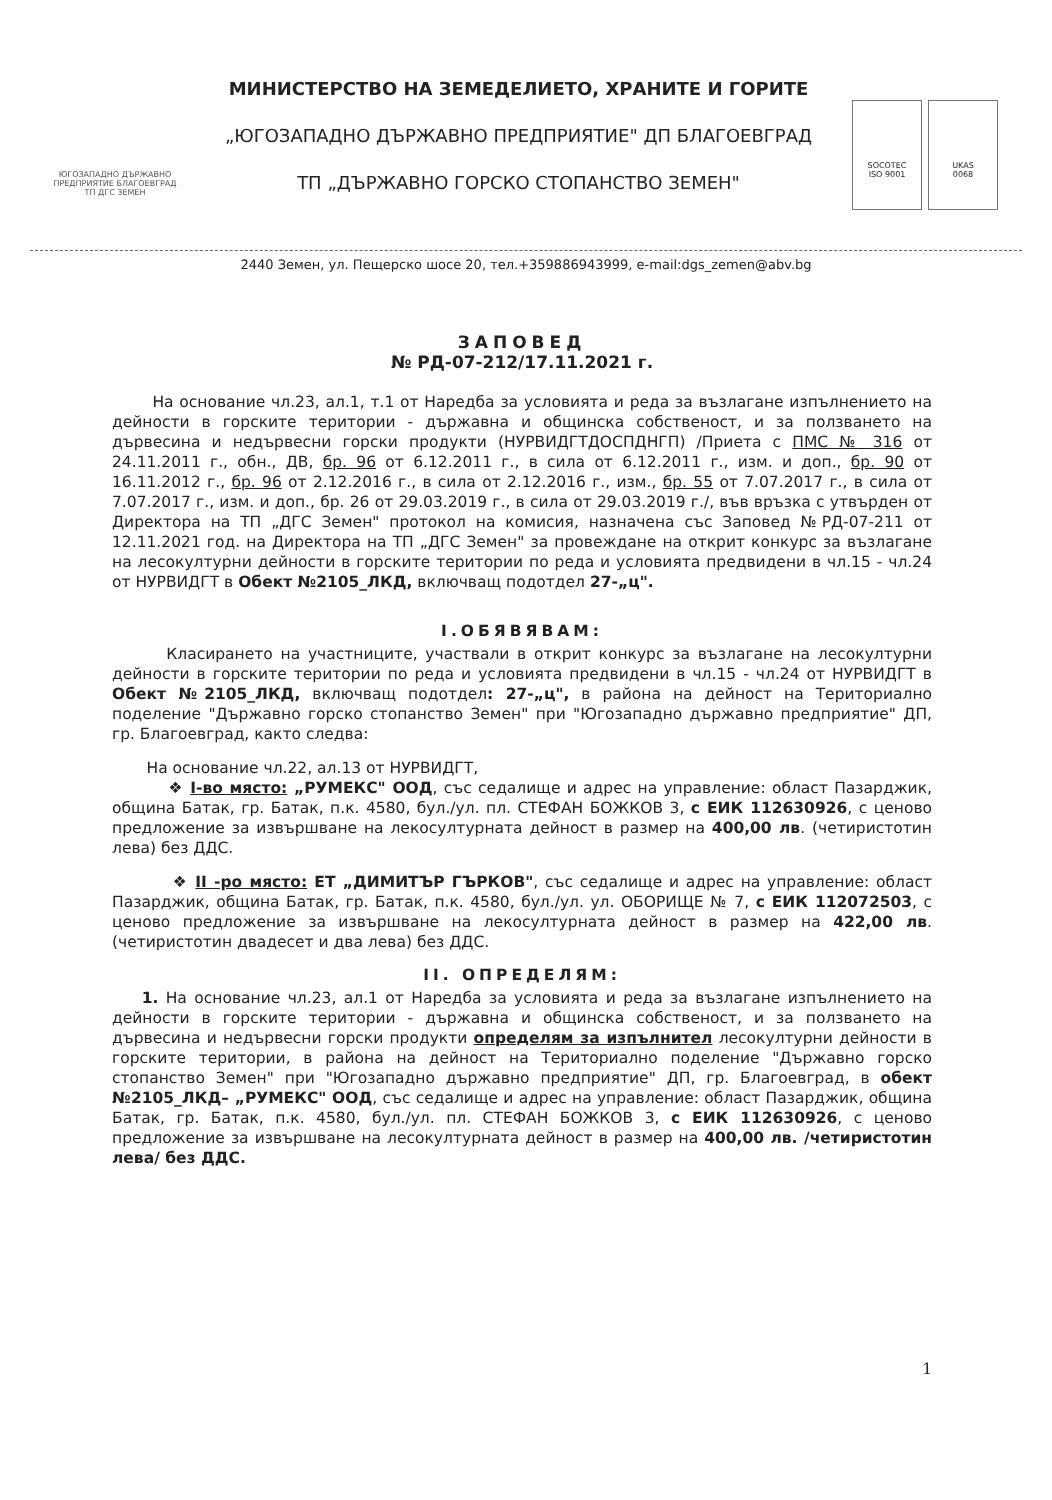ЮГОЗАПАДНО ДЪРЖАВНО ПРЕДПРИЯТИЕ БЛАГОЕВГРАД
ТП ДГС ЗЕМЕН
МИНИСТЕРСТВО НА ЗЕМЕДЕЛИЕТО, ХРАНИТЕ И ГОРИТЕ
„ЮГОЗАПАДНО ДЪРЖАВНО ПРЕДПРИЯТИЕ" ДП БЛАГОЕВГРАД
ТП „ДЪРЖАВНО ГОРСКО СТОПАНСТВО ЗЕМЕН"
SOCOTEC
ISO 9001
UKAS
0068
2440 Земен, ул. Пещерско шосе 20, тел.+359886943999, e-mail:dgs_zemen@abv.bg
ЗАПОВЕД
№ РД-07-212/17.11.2021 г.
На основание чл.23, ал.1, т.1 от Наредба за условията и реда за възлагане изпълнението на дейности в горските територии - държавна и общинска собственост, и за ползването на дървесина и недървесни горски продукти (НУРВИДГТДОСПДНГП) /Приета с ПМС № 316 от 24.11.2011 г., обн., ДВ, бр. 96 от 6.12.2011 г., в сила от 6.12.2011 г., изм. и доп., бр. 90 от 16.11.2012 г., бр. 96 от 2.12.2016 г., в сила от 2.12.2016 г., изм., бр. 55 от 7.07.2017 г., в сила от 7.07.2017 г., изм. и доп., бр. 26 от 29.03.2019 г., в сила от 29.03.2019 г./, във връзка с утвърден от Директора на ТП „ДГС Земен" протокол на комисия, назначена със Заповед №РД-07-211 от 12.11.2021 год. на Директора на ТП „ДГС Земен" за провеждане на открит конкурс за възлагане на лесокултурни дейности в горските територии по реда и условията предвидени в чл.15 - чл.24 от НУРВИДГТ в Обект №2105_ЛКД, включващ подотдел 27-„ц".
I.ОБЯВЯВАМ:
Класирането на участниците, участвали в открит конкурс за възлагане на лесокултурни дейности в горските територии по реда и условията предвидени в чл.15 - чл.24 от НУРВИДГТ в Обект №2105_ЛКД, включващ подотдел: 27-„ц", в района на дейност на Териториално поделение "Държавно горско стопанство Земен" при "Югозападно държавно предприятие" ДП, гр. Благоевград, както следва:
На основание чл.22, ал.13 от НУРВИДГТ,
❖ I-во място: „РУМЕКС" ООД, със седалище и адрес на управление: област Пазарджик, община Батак, гр. Батак, п.к. 4580, бул./ул. пл. СТЕФАН БОЖКОВ 3, с ЕИК 112630926, с ценово предложение за извършване на лекосултурната дейност в размер на 400,00 лв. (четиристотин лева) без ДДС.
❖ II -ро място: ЕТ „ДИМИТЪР ГЪРКОВ", със седалище и адрес на управление: област Пазарджик, община Батак, гр. Батак, п.к. 4580, бул./ул. ул. ОБОРИЩЕ № 7, с ЕИК 112072503, с ценово предложение за извършване на лекосултурната дейност в размер на 422,00 лв. (четиристотин двадесет и два лева) без ДДС.
II. ОПРЕДЕЛЯМ:
1. На основание чл.23, ал.1 от Наредба за условията и реда за възлагане изпълнението на дейности в горските територии - държавна и общинска собственост, и за ползването на дървесина и недървесни горски продукти определям за изпълнител лесокултурни дейности в горските територии, в района на дейност на Териториално поделение "Държавно горско стопанство Земен" при "Югозападно държавно предприятие" ДП, гр. Благоевград, в обект №2105_ЛКД– „РУМЕКС" ООД, със седалище и адрес на управление: област Пазарджик, община Батак, гр. Батак, п.к. 4580, бул./ул. пл. СТЕФАН БОЖКОВ 3, с ЕИК 112630926, с ценово предложение за извършване на лесокултурната дейност в размер на 400,00 лв. /четиристотин лева/ без ДДС.
1